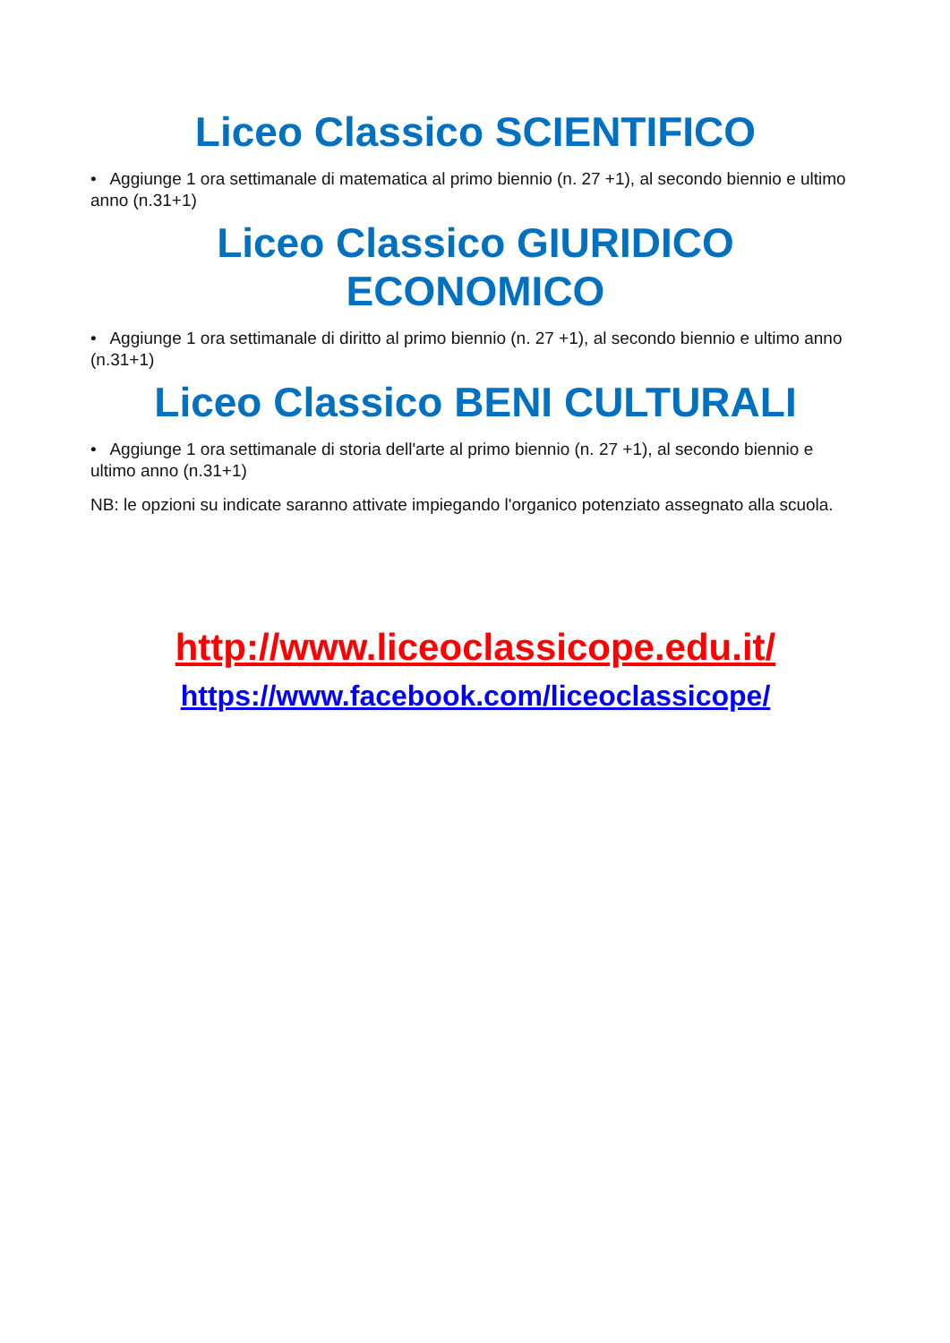Liceo Classico SCIENTIFICO
• Aggiunge 1 ora settimanale di matematica al primo biennio (n. 27 +1), al secondo biennio e ultimo anno (n.31+1)
Liceo Classico GIURIDICO ECONOMICO
• Aggiunge 1 ora settimanale di diritto al primo biennio (n. 27 +1), al secondo biennio e ultimo anno (n.31+1)
Liceo Classico BENI CULTURALI
• Aggiunge 1 ora settimanale di storia dell'arte al primo biennio (n. 27 +1), al secondo biennio e ultimo anno (n.31+1)
NB: le opzioni su indicate saranno attivate impiegando l'organico potenziato assegnato alla scuola.
http://www.liceoclassicope.edu.it/
https://www.facebook.com/liceoclassicope/